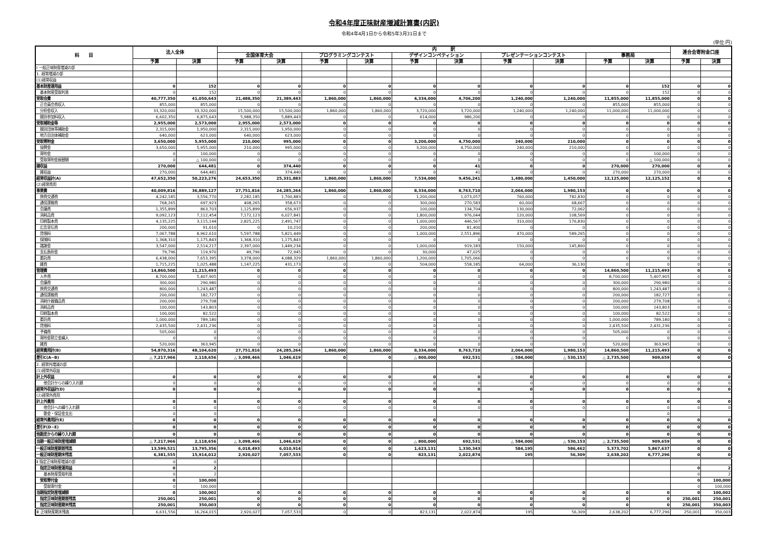令和4年度正味財産増減計算書(内訳)
令和4年4月1日から令和5年3月31日まで
(単位:円)
| 科 目 | 法人全体 | | 内 訳 | | | | | | | | | | 連合会寄附金口座 | |
| --- | --- | --- | --- | --- | --- | --- | --- | --- | --- | --- | --- | --- | --- | --- |
| | | | 全国体育大会 | | プログラミングコンテスト | | デザインコンペティション | | プレゼンテーションコンテスト | | 事務局 | | | |
| | 予算 | 決算 | 予算 | 決算 | 予算 | 決算 | 予算 | 決算 | 予算 | 決算 | 予算 | 決算 | 予算 | 決算 |
| Ⅰ 一般正味財産増減の部 | | | | | | | | | | | | | | |
| 1. 経常増減の部 | | | | | | | | | | | | | | |
| (1)経常収益 | | | | | | | | | | | | | | |
| 基本財産運用益 | 0 | 152 | 0 | 0 | 0 | 0 | 0 | 0 | 0 | 0 | 0 | 152 | 0 | 0 |
| 基本財産受取利息 | 0 | 152 | 0 | 0 | 0 | 0 | 0 | 0 | 0 | 0 | 0 | 152 | 0 | 0 |
| 受取会費 | 40,777,350 | 41,050,643 | 21,488,350 | 21,389,443 | 1,860,000 | 1,860,000 | 4,334,000 | 4,706,200 | 1,240,000 | 1,240,000 | 11,855,000 | 11,855,000 | 0 | 0 |
| 正会員会費収入 | 855,000 | 855,000 | 0 | 0 | 0 | 0 | 0 | 0 | 0 | 0 | 855,000 | 855,000 | 0 | 0 |
| 分担金収入 | 33,320,000 | 33,320,000 | 15,500,000 | 15,500,000 | 1,860,000 | 1,860,000 | 3,720,000 | 3,720,000 | 1,240,000 | 1,240,000 | 11,000,000 | 11,000,000 | 0 | 0 |
| 競技参加料収入 | 6,602,350 | 6,875,643 | 5,988,350 | 5,889,443 | 0 | 0 | 614,000 | 986,200 | 0 | 0 | 0 | 0 | 0 | 0 |
| 受取補助金等 | 2,955,000 | 2,573,000 | 2,955,000 | 2,573,000 | 0 | 0 | 0 | 0 | 0 | 0 | 0 | 0 | 0 | 0 |
| 競技団体等補助金 | 2,315,000 | 1,950,000 | 2,315,000 | 1,950,000 | 0 | 0 | 0 | 0 | 0 | 0 | 0 | 0 | 0 | 0 |
| 地方自治体補助金 | 640,000 | 623,000 | 640,000 | 623,000 | 0 | 0 | 0 | 0 | 0 | 0 | 0 | 0 | 0 | 0 |
| 受取寄附金 | 3,650,000 | 5,955,000 | 210,000 | 995,000 | 0 | 0 | 3,200,000 | 4,750,000 | 240,000 | 210,000 | 0 | 0 | 0 | 0 |
| 協賛金 | 3,650,000 | 5,955,000 | 210,000 | 995,000 | 0 | 0 | 3,200,000 | 4,750,000 | 240,000 | 210,000 | 0 | 0 | 0 | 0 |
| 寄附金 | 0 | 100,000 | 0 | 0 | 0 | 0 | 0 | 0 | 0 | 0 | 0 | 100,000 | 0 | 0 |
| 受取寄附金振替額 | 0 | △ 100,000 | 0 | 0 | 0 | 0 | 0 | 0 | 0 | 0 | 0 | △ 100,000 | 0 | 0 |
| 雑収益 | 270,000 | 644,481 | 0 | 374,440 | 0 | 0 | 0 | 41 | 0 | 0 | 270,000 | 270,000 | 0 | 0 |
| 雑収益 | 270,000 | 644,481 | 0 | 374,440 | 0 | 0 | 0 | 41 | 0 | 0 | 270,000 | 270,000 | 0 | 0 |
| 経常収益計(A) | 47,652,350 | 50,223,276 | 24,653,350 | 25,331,883 | 1,860,000 | 1,860,000 | 7,534,000 | 9,456,241 | 1,480,000 | 1,450,000 | 12,125,000 | 12,125,152 | 0 | 0 |
| (2)経常費用 | | | | | | | | | | | | | | |
| 事業費 | 40,009,816 | 36,889,127 | 27,751,816 | 24,285,264 | 1,860,000 | 1,860,000 | 8,334,000 | 8,763,710 | 2,064,000 | 1,980,153 | 0 | 0 | 0 | 0 |
| 旅費交通費 | 4,242,185 | 3,556,770 | 2,282,185 | 1,700,883 | 0 | 0 | 1,200,000 | 1,073,057 | 760,000 | 782,830 | 0 | 0 | 0 | 0 |
| 通信運搬費 | 768,265 | 697,923 | 408,265 | 358,673 | 0 | 0 | 300,000 | 270,583 | 60,000 | 68,667 | 0 | 0 | 0 | 0 |
| 会議費 | 1,355,899 | 863,703 | 1,125,899 | 656,937 | 0 | 0 | 100,000 | 134,704 | 130,000 | 72,062 | 0 | 0 | 0 | 0 |
| 消耗品費 | 9,092,123 | 7,112,454 | 7,172,123 | 6,027,841 | 0 | 0 | 1,800,000 | 976,044 | 120,000 | 108,569 | 0 | 0 | 0 | 0 |
| 印刷製本費 | 4,135,225 | 3,115,144 | 2,825,225 | 2,491,747 | 0 | 0 | 1,000,000 | 446,567 | 310,000 | 176,830 | 0 | 0 | 0 | 0 |
| 広告宣伝費 | 200,000 | 91,610 | 0 | 10,210 | 0 | 0 | 200,000 | 81,400 | 0 | 0 | 0 | 0 | 0 | 0 |
| 賃借料 | 7,067,788 | 8,962,610 | 5,597,788 | 5,821,449 | 0 | 0 | 1,000,000 | 2,551,896 | 470,000 | 589,265 | 0 | 0 | 0 | 0 |
| 保険料 | 1,368,310 | 1,175,843 | 1,368,310 | 1,175,843 | 0 | 0 | 0 | 0 | 0 | 0 | 0 | 0 | 0 | 0 |
| 諸謝金 | 3,547,000 | 2,514,217 | 2,397,000 | 1,449,234 | 0 | 0 | 1,000,000 | 919,183 | 150,000 | 145,800 | 0 | 0 | 0 | 0 |
| 支払負担金 | 79,796 | 119,970 | 49,796 | 72,945 | 0 | 0 | 30,000 | 47,025 | 0 | 0 | 0 | 0 | 0 | 0 |
| 委託費 | 6,438,000 | 7,653,395 | 3,378,000 | 4,088,329 | 1,860,000 | 1,860,000 | 1,200,000 | 1,705,066 | 0 | 0 | 0 | 0 | 0 | 0 |
| 雑費 | 1,715,225 | 1,025,488 | 1,147,225 | 431,173 | 0 | 0 | 504,000 | 558,185 | 64,000 | 36,130 | 0 | 0 | 0 | 0 |
| 管理費 | 14,860,500 | 11,215,493 | 0 | 0 | 0 | 0 | 0 | 0 | 0 | 0 | 14,860,500 | 11,215,493 | 0 | 0 |
| 人件費 | 8,700,000 | 5,407,905 | 0 | 0 | 0 | 0 | 0 | 0 | 0 | 0 | 8,700,000 | 5,407,905 | 0 | 0 |
| 会議費 | 300,000 | 290,980 | 0 | 0 | 0 | 0 | 0 | 0 | 0 | 0 | 300,000 | 290,980 | 0 | 0 |
| 旅費交通費 | 800,000 | 1,243,487 | 0 | 0 | 0 | 0 | 0 | 0 | 0 | 0 | 800,000 | 1,243,487 | 0 | 0 |
| 通信運搬費 | 200,000 | 182,727 | 0 | 0 | 0 | 0 | 0 | 0 | 0 | 0 | 200,000 | 182,727 | 0 | 0 |
| 消耗什器備品費 | 200,000 | 279,708 | 0 | 0 | 0 | 0 | 0 | 0 | 0 | 0 | 200,000 | 279,708 | 0 | 0 |
| 消耗品費 | 100,000 | 143,803 | 0 | 0 | 0 | 0 | 0 | 0 | 0 | 0 | 100,000 | 143,803 | 0 | 0 |
| 印刷製本費 | 100,000 | 82,522 | 0 | 0 | 0 | 0 | 0 | 0 | 0 | 0 | 100,000 | 82,522 | 0 | 0 |
| 委託費 | 1,000,000 | 789,180 | 0 | 0 | 0 | 0 | 0 | 0 | 0 | 0 | 1,000,000 | 789,180 | 0 | 0 |
| 賃借料 | 2,435,500 | 2,431,236 | 0 | 0 | 0 | 0 | 0 | 0 | 0 | 0 | 2,435,500 | 2,431,236 | 0 | 0 |
| 予備費 | 505,000 | 0 | 0 | 0 | 0 | 0 | 0 | 0 | 0 | 0 | 505,000 | 0 | 0 | 0 |
| 寄附金積立金繰入 | 0 | 0 | 0 | 0 | 0 | 0 | 0 | 0 | 0 | 0 | 0 | 0 | 0 | 0 |
| 雑費 | 520,000 | 363,945 | 0 | 0 | 0 | 0 | 0 | 0 | 0 | 0 | 520,000 | 363,945 | 0 | 0 |
| 経常費用計(B) | 54,870,316 | 48,104,620 | 27,751,816 | 24,285,264 | 1,860,000 | 1,860,000 | 8,334,000 | 8,763,710 | 2,064,000 | 1,980,153 | 14,860,500 | 11,215,493 | 0 | 0 |
| 差引C(A−B) | △ 7,217,966 | 2,118,656 | △ 3,098,466 | 1,046,619 | 0 | 0 | △ 800,000 | 692,531 | △ 584,000 | △ 530,153 | △ 2,735,500 | 909,659 | 0 | 0 |
| 2. 経常外増減の部 | | | | | | | | | | | | | | |
| (1)経常外収益 | | | | | | | | | | | | | | |
| 計上外収益 | 0 | 0 | 0 | 0 | 0 | 0 | 0 | 0 | 0 | 0 | 0 | 0 | 0 | 0 |
| 他会計からの繰り入れ額 | 0 | 0 | 0 | 0 | 0 | 0 | 0 | 0 | 0 | 0 | 0 | 0 | 0 | 0 |
| 経常外収益計(D) | 0 | 0 | 0 | 0 | 0 | 0 | 0 | 0 | 0 | 0 | 0 | 0 | 0 | 0 |
| (2)経常外費用 | | | | | | | | | | | | | | |
| 計上外費用 | 0 | 0 | 0 | 0 | 0 | 0 | 0 | 0 | 0 | 0 | 0 | 0 | 0 | 0 |
| 他会計への繰り入れ額 | 0 | 0 | 0 | 0 | 0 | 0 | 0 | 0 | 0 | 0 | 0 | 0 | 0 | 0 |
| 敷金・保証金支出 | 0 | 0 | | | | | | | | | | 0 | | |
| 経常外費用計(E) | 0 | 0 | 0 | 0 | 0 | 0 | 0 | 0 | 0 | 0 | 0 | 0 | 0 | 0 |
| 差引F(D−E) | 0 | 0 | 0 | 0 | 0 | 0 | 0 | 0 | 0 | 0 | 0 | 0 | 0 | 0 |
| 他勘定からの繰り入れ額 | 0 | 0 | 0 | 0 | 0 | 0 | 0 | 0 | 0 | 0 | 0 | 0 | 0 | 0 |
| 当期一般正味財産増減額 | △ 7,217,966 | 2,118,656 | △ 3,098,466 | 1,046,619 | 0 | 0 | △ 800,000 | 692,531 | △ 584,000 | △ 530,153 | △ 2,735,500 | 909,659 | 0 | 0 |
| 一般正味財産期首残高 | 13,599,521 | 13,795,356 | 6,018,493 | 6,010,914 | 0 | 0 | 1,623,131 | 1,330,343 | 584,195 | 586,462 | 5,373,702 | 5,867,637 | 0 | 0 |
| 一般正味財産期末残高 | 6,381,555 | 15,914,012 | 2,920,027 | 7,057,533 | 0 | 0 | 823,131 | 2,022,874 | 195 | 56,309 | 2,638,202 | 6,777,296 | 0 | 0 |
| Ⅱ 指定正味財産増減の部 | 0 | 0 | | | | | | | | | | | | |
| 指定正味財産運用益 | 0 | 2 | | | | | | | | | | | 0 | 2 |
| 基本財産受取利息 | 0 | 2 | | | | | | | | | | | 0 | 2 |
| 受取寄付金 | 0 | 100,000 | | | | | | | | | | | 0 | 100,000 |
| 受取寄付金 | 0 | 100,000 | | | | | | | | | | | 0 | 100,000 |
| 当期指定財産増減額 | 0 | 100,002 | 0 | 0 | 0 | 0 | 0 | 0 | 0 | 0 | 0 | 0 | 0 | 100,002 |
| 指定正味財産期首残高 | 250,001 | 250,001 | 0 | 0 | 0 | 0 | 0 | 0 | 0 | 0 | 0 | 0 | 250,001 | 250,001 |
| 指定正味財産期末残高 | 250,001 | 350,003 | 0 | 0 | 0 | 0 | 0 | 0 | 0 | 0 | 0 | 0 | 250,001 | 350,003 |
| Ⅲ 正味財産期末残高 | 6,631,556 | 16,264,015 | 2,920,027 | 7,057,533 | 0 | 0 | 823,131 | 2,022,874 | 195 | 56,309 | 2,638,202 | 6,777,296 | 250,001 | 350,003 |